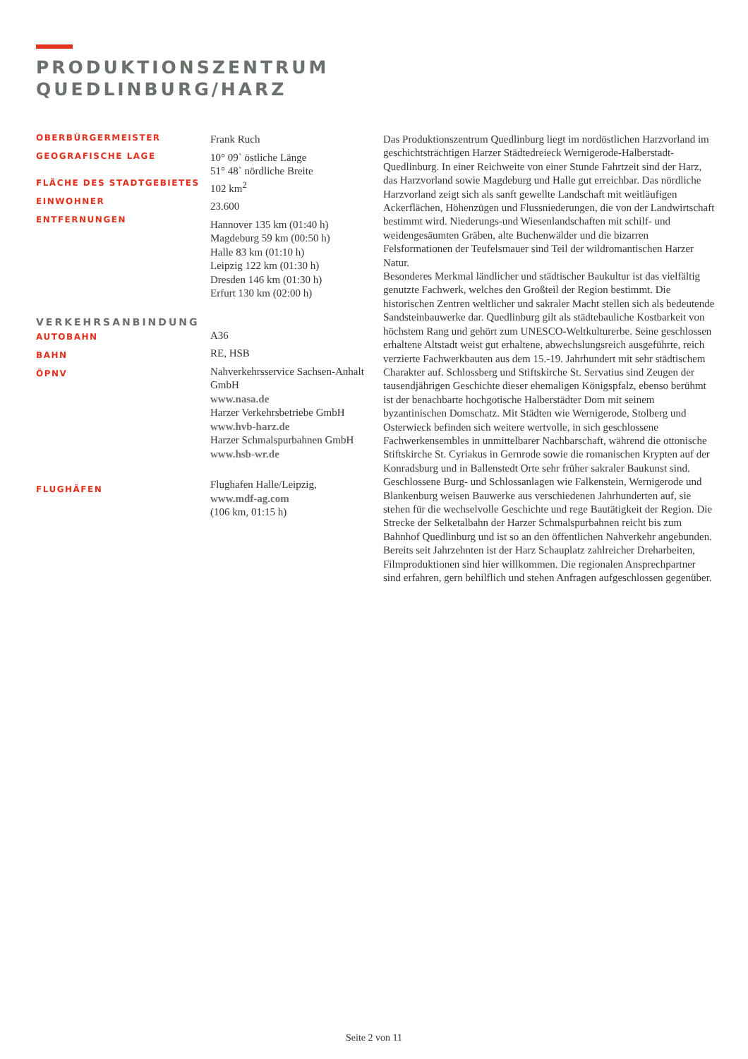PRODUKTIONSZENTRUM
QUEDLINBURG/HARZ
OBERBÜRGERMEISTER
GEOGRAFISCHE LAGE
FLÄCHE DES STADTGEBIETES
EINWOHNER
ENTFERNUNGEN
VERKEHRSANBINDUNG
AUTOBAHN
BAHN
ÖPNV
FLUGHÄFEN
Frank Ruch
10° 09` östliche Länge
51° 48` nördliche Breite
102 km<sup>2</sup>
23.600
Hannover 135 km (01:40 h)
Magdeburg 59 km (00:50 h)
Halle 83 km (01:10 h)
Leipzig 122 km (01:30 h)
Dresden 146 km (01:30 h)
Erfurt 130 km (02:00 h)
A36
RE, HSB
Nahverkehrsservice Sachsen-Anhalt GmbH
www.nasa.de
Harzer Verkehrsbetriebe GmbH
www.hvb-harz.de
Harzer Schmalspurbahnen GmbH
www.hsb-wr.de
Flughafen Halle/Leipzig,
www.mdf-ag.com
(106 km, 01:15 h)
Das Produktionszentrum Quedlinburg liegt im nordöstlichen Harzvorland im geschichtsträchtigen Harzer Städtedreieck Wernigerode-Halberstadt-Quedlinburg. In einer Reichweite von einer Stunde Fahrtzeit sind der Harz, das Harzvorland sowie Magdeburg und Halle gut erreichbar. Das nördliche Harzvorland zeigt sich als sanft gewellte Landschaft mit weitläufigen Ackerflächen, Höhenzügen und Flussniederungen, die von der Landwirtschaft bestimmt wird. Niederungs-und Wiesenlandschaften mit schilf- und weidengesäumten Gräben, alte Buchenwälder und die bizarren Felsformationen der Teufelsmauer sind Teil der wildromantischen Harzer Natur.
Besonderes Merkmal ländlicher und städtischer Baukultur ist das vielfältig genutzte Fachwerk, welches den Großteil der Region bestimmt. Die historischen Zentren weltlicher und sakraler Macht stellen sich als bedeutende Sandsteinbauwerke dar. Quedlinburg gilt als städtebauliche Kostbarkeit von höchstem Rang und gehört zum UNESCO-Weltkulturerbe. Seine geschlossen erhaltene Altstadt weist gut erhaltene, abwechslungsreich ausgeführte, reich verzierte Fachwerkbauten aus dem 15.-19. Jahrhundert mit sehr städtischem Charakter auf. Schlossberg und Stiftskirche St. Servatius sind Zeugen der tausendjährigen Geschichte dieser ehemaligen Königspfalz, ebenso berühmt ist der benachbarte hochgotische Halberstädter Dom mit seinem byzantinischen Domschatz. Mit Städten wie Wernigerode, Stolberg und Osterwieck befinden sich weitere wertvolle, in sich geschlossene Fachwerkensembles in unmittelbarer Nachbarschaft, während die ottonische Stiftskirche St. Cyriakus in Gernrode sowie die romanischen Krypten auf der Konradsburg und in Ballenstedt Orte sehr früher sakraler Baukunst sind. Geschlossene Burg- und Schlossanlagen wie Falkenstein, Wernigerode und Blankenburg weisen Bauwerke aus verschiedenen Jahrhunderten auf, sie stehen für die wechselvolle Geschichte und rege Bautätigkeit der Region. Die Strecke der Selketalbahn der Harzer Schmalspurbahnen reicht bis zum Bahnhof Quedlinburg und ist so an den öffentlichen Nahverkehr angebunden.
Bereits seit Jahrzehnten ist der Harz Schauplatz zahlreicher Dreharbeiten, Filmproduktionen sind hier willkommen. Die regionalen Ansprechpartner sind erfahren, gern behilflich und stehen Anfragen aufgeschlossen gegenüber.
Seite 2 von 11